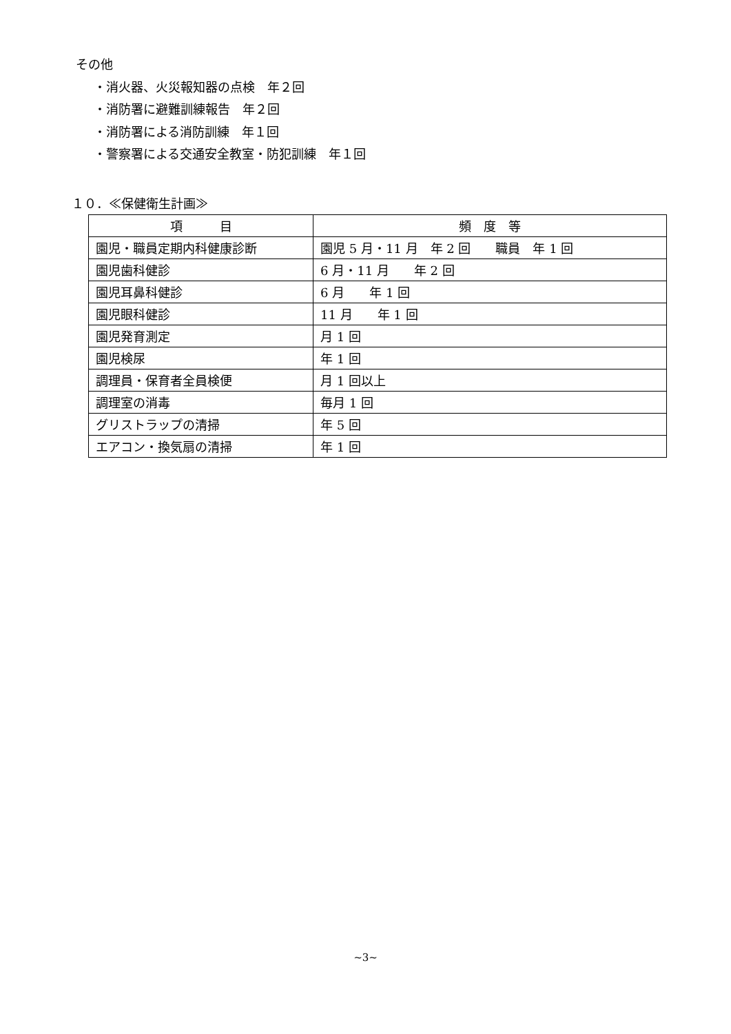その他
・消火器、火災報知器の点検　年２回
・消防署に避難訓練報告　年２回
・消防署による消防訓練　年１回
・警察署による交通安全教室・防犯訓練　年１回
１０．≪保健衛生計画≫
| 項 目 | 頻 度 等 |
| --- | --- |
| 園児・職員定期内科健康診断 | 園児 5 月・11 月 年 2 回 職員 年 1 回 |
| 園児歯科健診 | 6 月・11 月 年 2 回 |
| 園児耳鼻科健診 | 6 月 年 1 回 |
| 園児眼科健診 | 11 月 年 1 回 |
| 園児発育測定 | 月 1 回 |
| 園児検尿 | 年 1 回 |
| 調理員・保育者全員検便 | 月 1 回以上 |
| 調理室の消毒 | 毎月 1 回 |
| グリストラップの清掃 | 年 5 回 |
| エアコン・換気扇の清掃 | 年 1 回 |
~3~